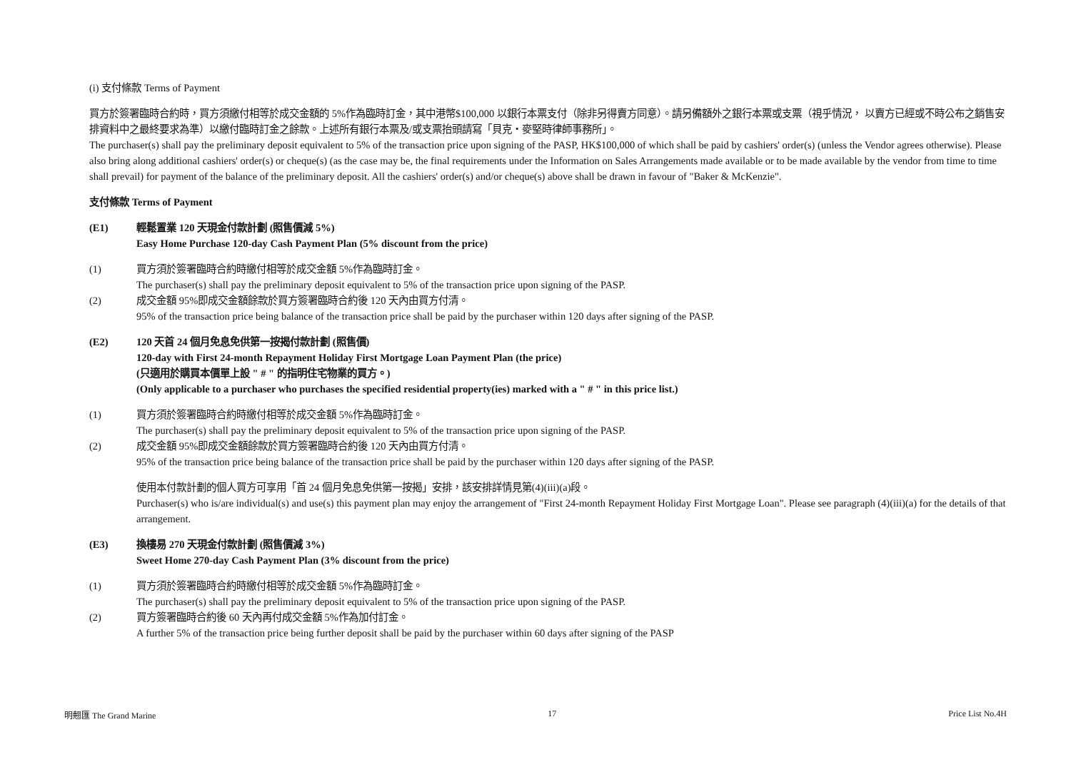(i) 支付條款 Terms of Payment
買方於簽署臨時合約時，買方須繳付相等於成交金額的 5%作為臨時訂金，其中港幣$100,000 以銀行本票支付（除非另得賣方同意）。請另備額外之銀行本票或支票（視乎情況， 以賣方已經或不時公布之銷售安排資料中之最終要求為準）以繳付臨時訂金之餘款。上述所有銀行本票及/或支票抬頭請寫「貝克・麥堅時律師事務所」。
The purchaser(s) shall pay the preliminary deposit equivalent to 5% of the transaction price upon signing of the PASP, HK$100,000 of which shall be paid by cashiers' order(s) (unless the Vendor agrees otherwise). Please also bring along additional cashiers' order(s) or cheque(s) (as the case may be, the final requirements under the Information on Sales Arrangements made available or to be made available by the vendor from time to time shall prevail) for payment of the balance of the preliminary deposit. All the cashiers' order(s) and/or cheque(s) above shall be drawn in favour of "Baker & McKenzie".
支付條款 Terms of Payment
(E1) 輕鬆置業 120 天現金付款計劃 (照售價減 5%)
Easy Home Purchase 120-day Cash Payment Plan (5% discount from the price)
(1) 買方須於簽署臨時合約時繳付相等於成交金額 5%作為臨時訂金。
The purchaser(s) shall pay the preliminary deposit equivalent to 5% of the transaction price upon signing of the PASP.
(2) 成交金額 95%即成交金額餘款於買方簽署臨時合約後 120 天內由買方付清。
95% of the transaction price being balance of the transaction price shall be paid by the purchaser within 120 days after signing of the PASP.
(E2) 120 天首 24 個月免息免供第一按揭付款計劃 (照售價)
120-day with First 24-month Repayment Holiday First Mortgage Loan Payment Plan (the price)
(只適用於購買本價單上設 " # " 的指明住宅物業的買方。)
(Only applicable to a purchaser who purchases the specified residential property(ies) marked with a " # " in this price list.)
(1) 買方須於簽署臨時合約時繳付相等於成交金額 5%作為臨時訂金。
The purchaser(s) shall pay the preliminary deposit equivalent to 5% of the transaction price upon signing of the PASP.
(2) 成交金額 95%即成交金額餘款於買方簽署臨時合約後 120 天內由買方付清。
95% of the transaction price being balance of the transaction price shall be paid by the purchaser within 120 days after signing of the PASP.
使用本付款計劃的個人買方可享用「首 24 個月免息免供第一按揭」安排，該安排詳情見第(4)(iii)(a)段。
Purchaser(s) who is/are individual(s) and use(s) this payment plan may enjoy the arrangement of "First 24-month Repayment Holiday First Mortgage Loan". Please see paragraph (4)(iii)(a) for the details of that arrangement.
(E3) 換樓易 270 天現金付款計劃 (照售價減 3%)
Sweet Home 270-day Cash Payment Plan (3% discount from the price)
(1) 買方須於簽署臨時合約時繳付相等於成交金額 5%作為臨時訂金。
The purchaser(s) shall pay the preliminary deposit equivalent to 5% of the transaction price upon signing of the PASP.
(2) 買方簽署臨時合約後 60 天內再付成交金額 5%作為加付訂金。
A further 5% of the transaction price being further deposit shall be paid by the purchaser within 60 days after signing of the PASP
明翹匯 The Grand Marine 17 Price List No.4H